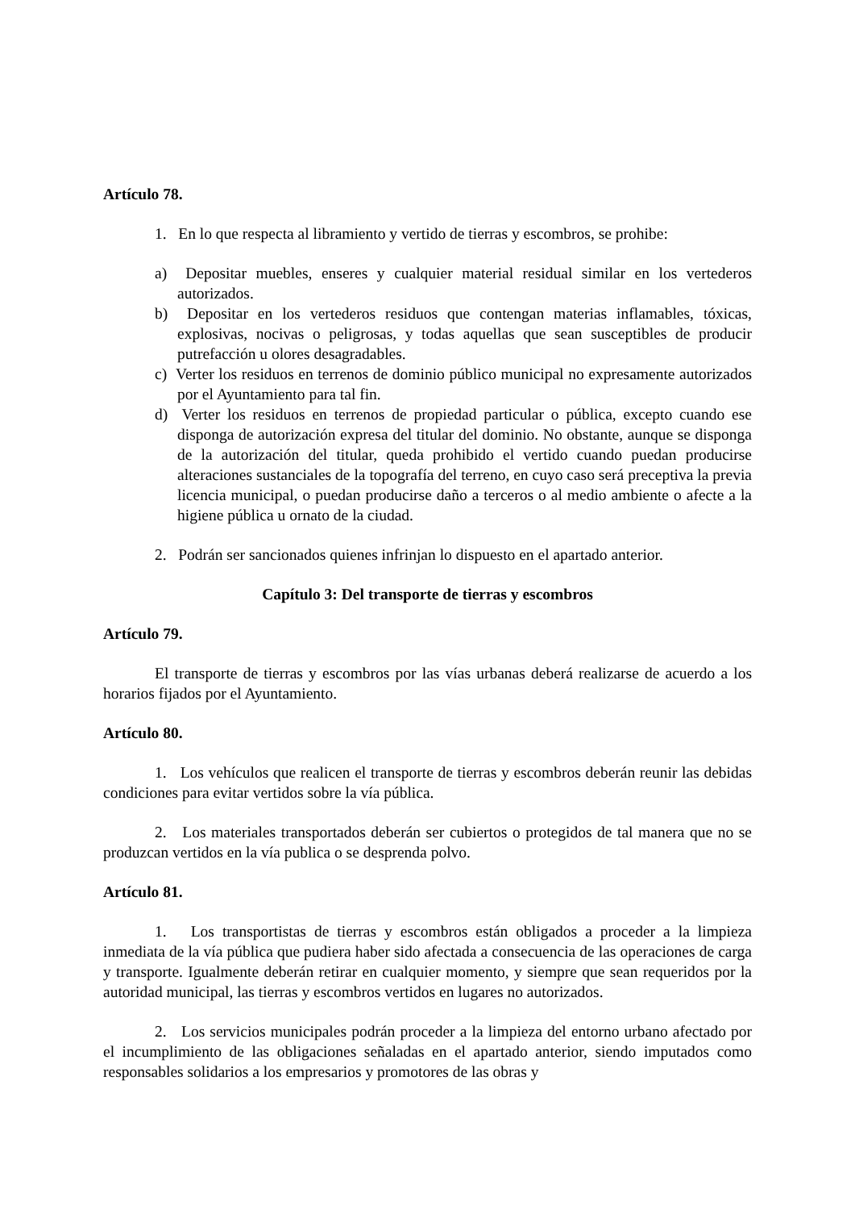Artículo 78.
1. En lo que respecta al libramiento y vertido de tierras y escombros, se prohibe:
a) Depositar muebles, enseres y cualquier material residual similar en los vertederos autorizados.
b) Depositar en los vertederos residuos que contengan materias inflamables, tóxicas, explosivas, nocivas o peligrosas, y todas aquellas que sean susceptibles de producir putrefacción u olores desagradables.
c) Verter los residuos en terrenos de dominio público municipal no expresamente autorizados por el Ayuntamiento para tal fin.
d) Verter los residuos en terrenos de propiedad particular o pública, excepto cuando ese disponga de autorización expresa del titular del dominio. No obstante, aunque se disponga de la autorización del titular, queda prohibido el vertido cuando puedan producirse alteraciones sustanciales de la topografía del terreno, en cuyo caso será preceptiva la previa licencia municipal, o puedan producirse daño a terceros o al medio ambiente o afecte a la higiene pública u ornato de la ciudad.
2. Podrán ser sancionados quienes infrinjan lo dispuesto en el apartado anterior.
Capítulo 3: Del transporte de tierras y escombros
Artículo 79.
El transporte de tierras y escombros por las vías urbanas deberá realizarse de acuerdo a los horarios fijados por el Ayuntamiento.
Artículo 80.
1. Los vehículos que realicen el transporte de tierras y escombros deberán reunir las debidas condiciones para evitar vertidos sobre la vía pública.
2. Los materiales transportados deberán ser cubiertos o protegidos de tal manera que no se produzcan vertidos en la vía publica o se desprenda polvo.
Artículo 81.
1. Los transportistas de tierras y escombros están obligados a proceder a la limpieza inmediata de la vía pública que pudiera haber sido afectada a consecuencia de las operaciones de carga y transporte. Igualmente deberán retirar en cualquier momento, y siempre que sean requeridos por la autoridad municipal, las tierras y escombros vertidos en lugares no autorizados.
2. Los servicios municipales podrán proceder a la limpieza del entorno urbano afectado por el incumplimiento de las obligaciones señaladas en el apartado anterior, siendo imputados como responsables solidarios a los empresarios y promotores de las obras y